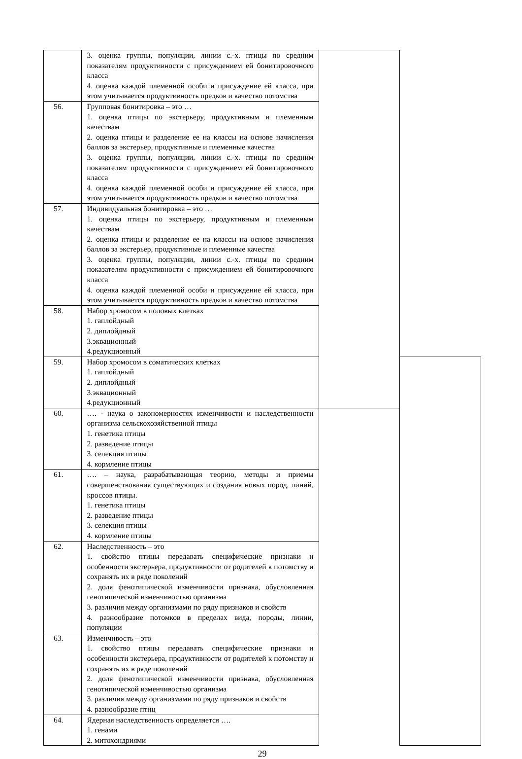| | 3. оценка группы, популяции, линии с.-х. птицы по средним показателям продуктивности с присуждением ей бонитировочного класса 4. оценка каждой племенной особи и присуждение ей класса, при этом учитывается продуктивность предков и качество потомства | | |
| 56. | Групповая бонитировка – это … 1. оценка птицы по экстерьеру, продуктивным и племенным качествам 2. оценка птицы и разделение ее на классы на основе начисления баллов за экстерьер, продуктивные и племенные качества 3. оценка группы, популяции, линии с.-х. птицы по средним показателям продуктивности с присуждением ей бонитировочного класса 4. оценка каждой племенной особи и присуждение ей класса, при этом учитывается продуктивность предков и качество потомства | | |
| 57. | Индивидуальная бонитировка – это … 1. оценка птицы по экстерьеру, продуктивным и племенным качествам 2. оценка птицы и разделение ее на классы на основе начисления баллов за экстерьер, продуктивные и племенные качества 3. оценка группы, популяции, линии с.-х. птицы по средним показателям продуктивности с присуждением ей бонитировочного класса 4. оценка каждой племенной особи и присуждение ей класса, при этом учитывается продуктивность предков и качество потомства | | |
| 58. | Набор хромосом в половых клетках 1. гаплойдный 2. диплойдный 3.эквационный 4.редукционный | | |
| 59. | Набор хромосом в соматических клетках 1. гаплойдный 2. диплойдный 3.эквационный 4.редукционный | | |
| 60. | …. - наука о закономерностях изменчивости и наследственности организма сельскохозяйственной птицы 1. генетика птицы 2. разведение птицы 3. селекция птицы 4. кормление птицы | | |
| 61. | …. – наука, разрабатывающая теорию, методы и приемы совершенствования существующих и создания новых пород, линий, кроссов птицы. 1. генетика птицы 2. разведение птицы 3. селекция птицы 4. кормление птицы | | |
| 62. | Наследственность – это 1. свойство птицы передавать специфические признаки и особенности экстерьера, продуктивности от родителей к потомству и сохранять их в ряде поколений 2. доля фенотипической изменчивости признака, обусловленная генотипической изменчивостью организма 3. различия между организмами по ряду признаков и свойств 4. разнообразие потомков в пределах вида, породы, линии, популяции | | |
| 63. | Изменчивость – это 1. свойство птицы передавать специфические признаки и особенности экстерьера, продуктивности от родителей к потомству и сохранять их в ряде поколений 2. доля фенотипической изменчивости признака, обусловленная генотипической изменчивостью организма 3. различия между организмами по ряду признаков и свойств 4. разнообразие птиц | | |
| 64. | Ядерная наследственность определяется …. 1. генами 2. митохондриями | | |
29